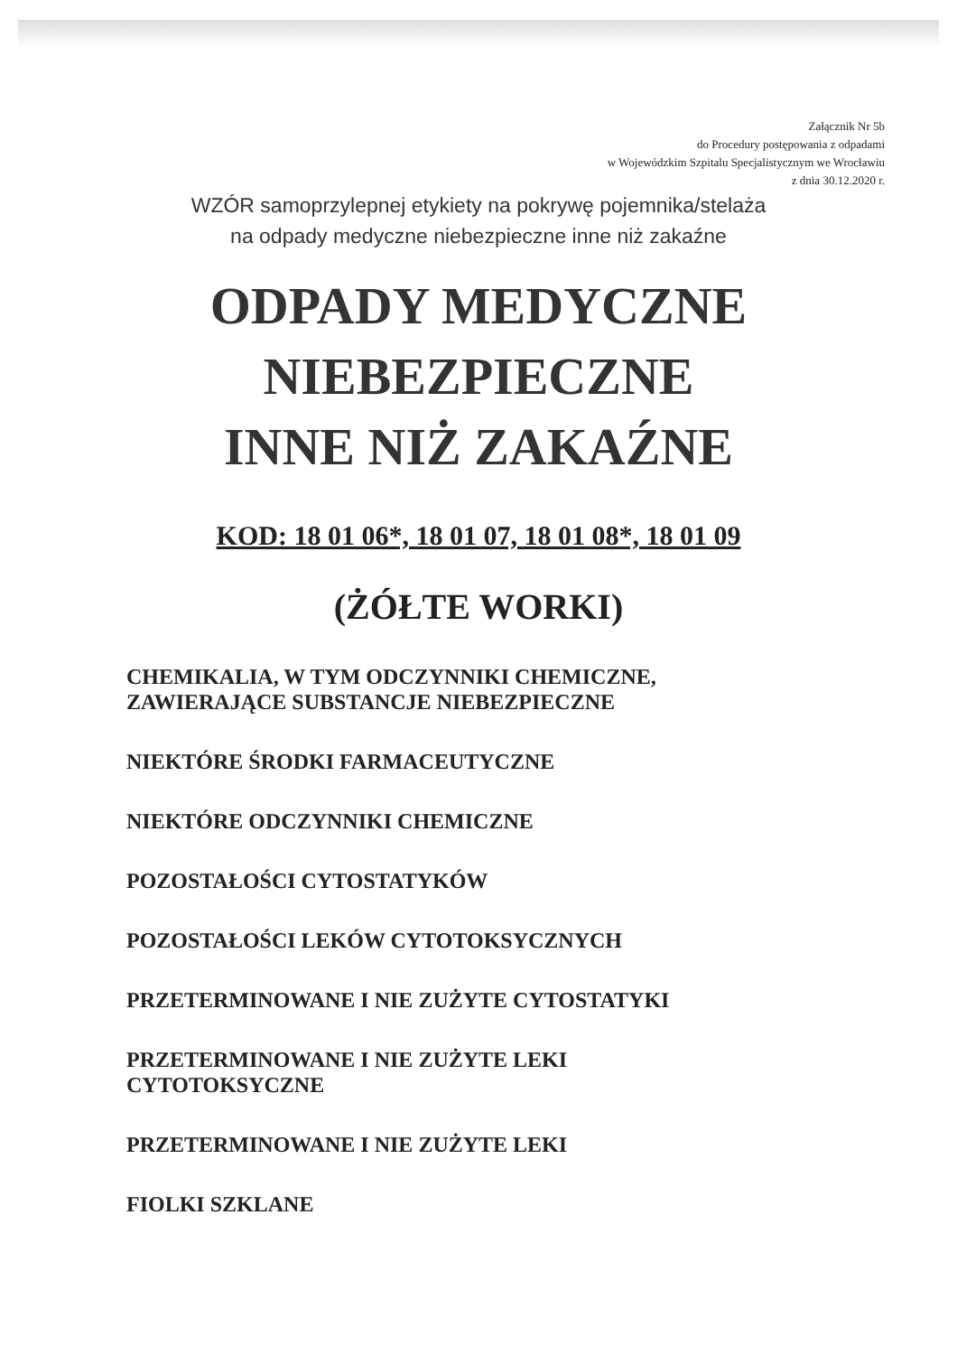Załącznik Nr 5b
do Procedury postępowania z odpadami
w Wojewódzkim Szpitalu Specjalistycznym we Wrocławiu
z dnia 30.12.2020 r.
WZÓR samoprzylepnej etykiety na pokrywę pojemnika/stelaża
na odpady medyczne niebezpieczne inne niż zakaźne
ODPADY MEDYCZNE
NIEBEZPIECZNE
INNE NIŻ ZAKAŹNE
KOD: 18 01 06*, 18 01 07, 18 01 08*, 18 01 09
(ŻÓŁTE WORKI)
CHEMIKALIA, W TYM ODCZYNNIKI CHEMICZNE,
ZAWIERAJĄCE SUBSTANCJE NIEBEZPIECZNE
NIEKTÓRE ŚRODKI FARMACEUTYCZNE
NIEKTÓRE ODCZYNNIKI CHEMICZNE
POZOSTAŁOŚCI CYTOSTATYKÓW
POZOSTAŁOŚCI LEKÓW CYTOTOKSYCZNYCH
PRZETERMINOWANE I NIE ZUŻYTE CYTOSTATYKI
PRZETERMINOWANE I NIE ZUŻYTE LEKI
CYTOTOKSYCZNE
PRZETERMINOWANE I NIE ZUŻYTE LEKI
FIOLKI SZKLANE